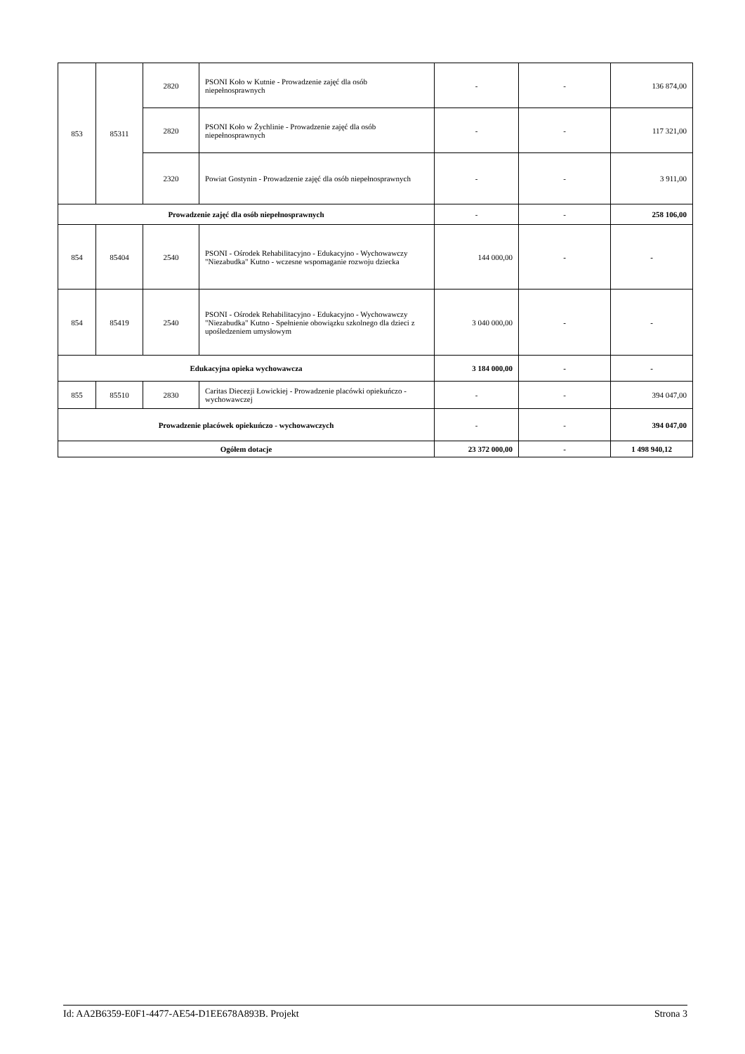| 853 | 85311 | 2820 | PSONI Koło w Kutnie - Prowadzenie zajęć dla osób niepełnosprawnych | - | - | 136 874,00 |
| | | 2820 | PSONI Koło w Żychlinie - Prowadzenie zajęć dla osób niepełnosprawnych | - | - | 117 321,00 |
| | | 2320 | Powiat Gostynin - Prowadzenie zajęć dla osób niepełnosprawnych | - | - | 3 911,00 |
| Prowadzenie zajęć dla osób niepełnosprawnych | | | | - | - | 258 106,00 |
| 854 | 85404 | 2540 | PSONI - Ośrodek Rehabilitacyjno - Edukacyjno - Wychowawczy "Niezabudka" Kutno - wczesne wspomaganie rozwoju dziecka | 144 000,00 | - | - |
| 854 | 85419 | 2540 | PSONI - Ośrodek Rehabilitacyjno - Edukacyjno - Wychowawczy "Niezabudka" Kutno - Spełnienie obowiązku szkolnego dla dzieci z upośledzeniem umysłowym | 3 040 000,00 | - | - |
| Edukacyjna opieka wychowawcza | | | | 3 184 000,00 | - | - |
| 855 | 85510 | 2830 | Caritas Diecezji Łowickiej - Prowadzenie placówki opiekuńczo - wychowawczej | - | - | 394 047,00 |
| Prowadzenie placówek opiekuńczo - wychowawczych | | | | - | - | 394 047,00 |
| Ogółem dotacje | | | | 23 372 000,00 | - | 1 498 940,12 |
Id: AA2B6359-E0F1-4477-AE54-D1EE678A893B. Projekt Strona 3